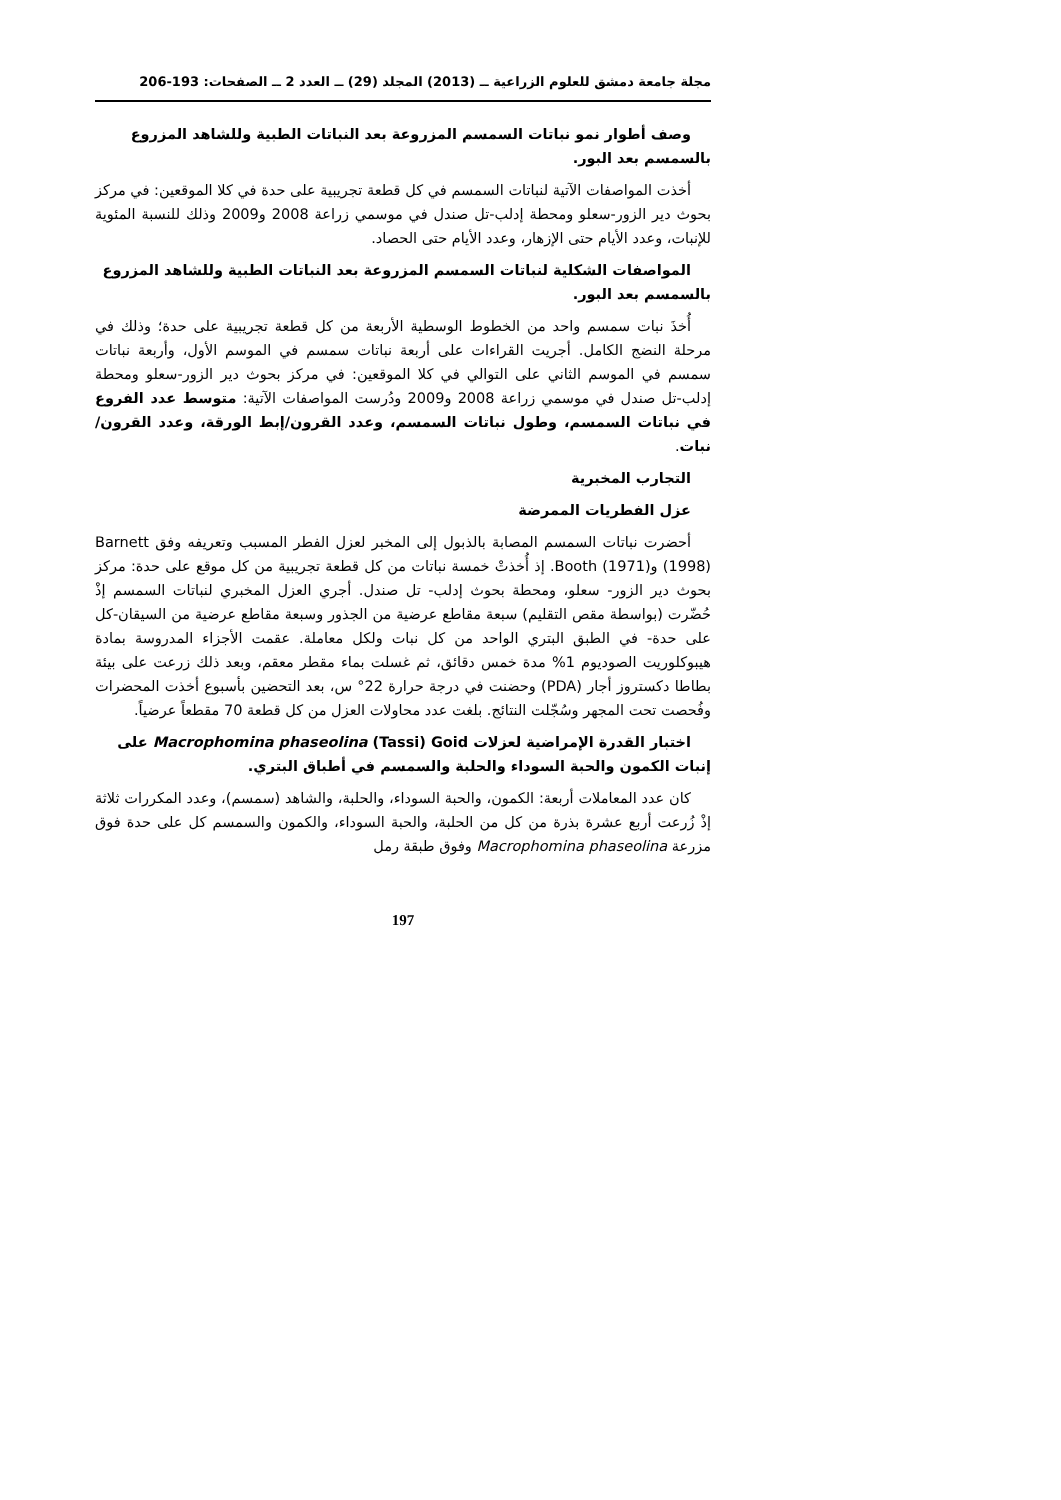مجلة جامعة دمشق للعلوم الزراعية ــ (2013) المجلد (29) ــ العدد 2 ــ الصفحات: 193-206
وصف أطوار نمو نباتات السمسم المزروعة بعد النباتات الطبية وللشاهد المزروع بالسمسم بعد البور.
أخذت المواصفات الآتية لنباتات السمسم في كل قطعة تجريبية على حدة في كلا الموقعين: في مركز بحوث دير الزور-سعلو ومحطة إدلب-تل صندل في موسمي زراعة 2008 و2009 وذلك للنسبة المئوية للإنبات، وعدد الأيام حتى الإزهار، وعدد الأيام حتى الحصاد.
المواصفات الشكلية لنباتات السمسم المزروعة بعد النباتات الطبية وللشاهد المزروع بالسمسم بعد البور.
أُخذَ نبات سمسم واحد من الخطوط الوسطية الأربعة من كل قطعة تجريبية على حدة؛ وذلك في مرحلة النضج الكامل. أجريت القراءات على أربعة نباتات سمسم في الموسم الأول، وأربعة نباتات سمسم في الموسم الثاني على التوالي في كلا الموقعين: في مركز بحوث دير الزور-سعلو ومحطة إدلب-تل صندل في موسمي زراعة 2008 و2009 ودُرست المواصفات الآتية: متوسط عدد الفروع في نباتات السمسم، وطول نباتات السمسم، وعدد القرون/إبط الورقة، وعدد القرون/نبات.
التجارب المخبرية
عزل الفطريات الممرضة
أحضرت نباتات السمسم المصابة بالذبول إلى المخبر لعزل الفطر المسبب وتعريفه وفق Barnett (1998) وBooth (1971). إذ أُخذتْ خمسة نباتات من كل قطعة تجريبية من كل موقع على حدة: مركز بحوث دير الزور- سعلو، ومحطة بحوث إدلب- تل صندل. أجري العزل المخبري لنباتات السمسم إذْ حُضّرت (بواسطة مقص التقليم) سبعة مقاطع عرضية من الجذور وسبعة مقاطع عرضية من السيقان-كل على حدة- في الطبق البتري الواحد من كل نبات ولكل معاملة. عقمت الأجزاء المدروسة بمادة هيبوكلوريت الصوديوم 1% مدة خمس دقائق، ثم غسلت بماء مقطر معقم، وبعد ذلك زرعت على بيئة بطاطا دكستروز أجار (PDA) وحضنت في درجة حرارة 22° س، بعد التحضين بأسبوع أخذت المحضرات وفُحصت تحت المجهر وسُجّلت النتائج. بلغت عدد محاولات العزل من كل قطعة 70 مقطعاً عرضياً.
اختبار القدرة الإمراضية لعزلات Macrophomina phaseolina (Tassi) Goid على إنبات الكمون والحبة السوداء والحلبة والسمسم في أطباق البتري.
كان عدد المعاملات أربعة: الكمون، والحبة السوداء، والحلبة، والشاهد (سمسم)، وعدد المكررات ثلاثة إذْ زُرعت أربع عشرة بذرة من كل من الحلبة، والحبة السوداء، والكمون والسمسم كل على حدة فوق مزرعة Macrophomina phaseolina وفوق طبقة رمل
197